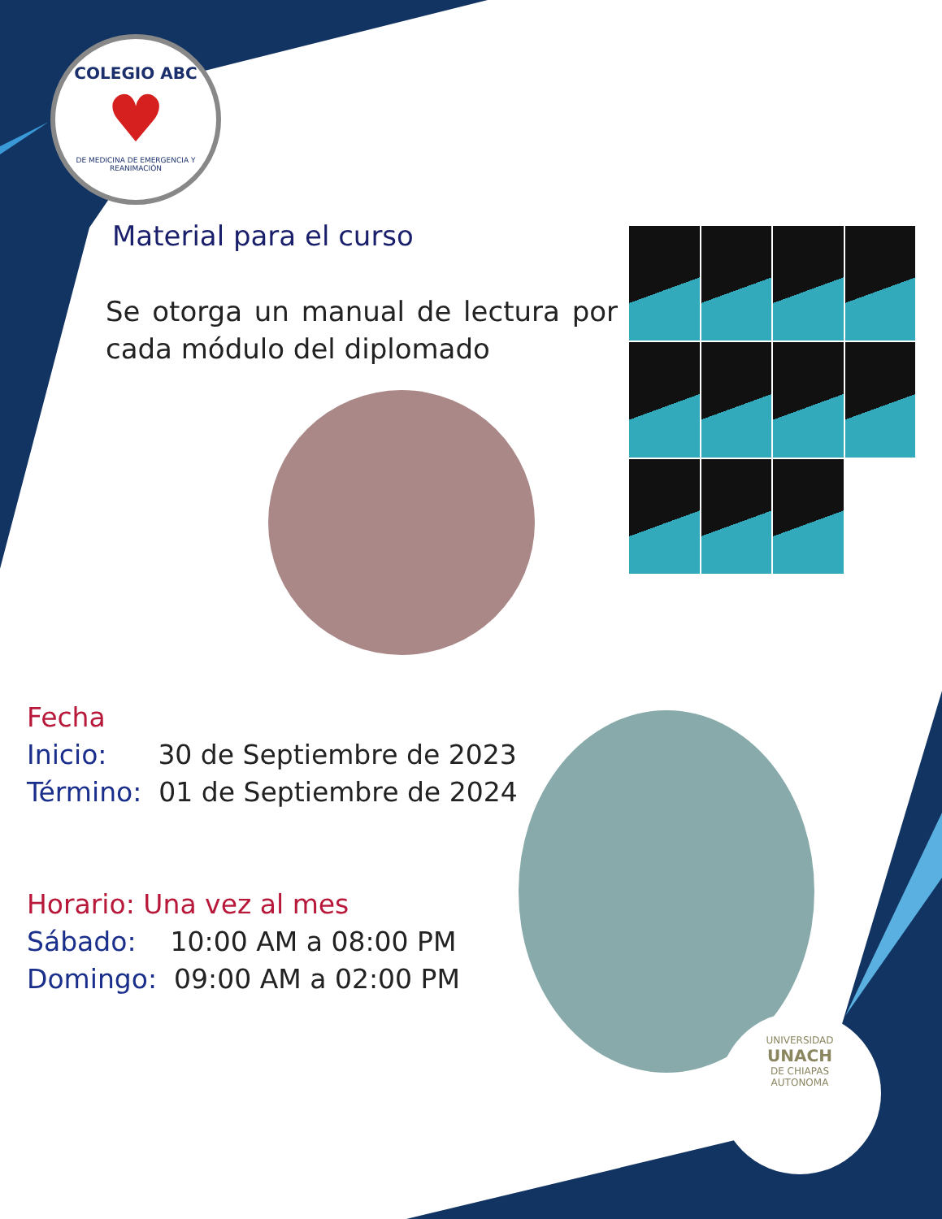COLEGIO ABC
♥
DE MEDICINA DE EMERGENCIA Y REANIMACIÓN
Material para el curso
Se otorga un manual de lectura por cada módulo del diplomado
Fecha
Inicio: 30 de Septiembre de 2023
Término: 01 de Septiembre de 2024
Horario: Una vez al mes
Sábado: 10:00 AM a 08:00 PM
Domingo: 09:00 AM a 02:00 PM
UNIVERSIDAD
UNACH
DE CHIAPAS
AUTONOMA